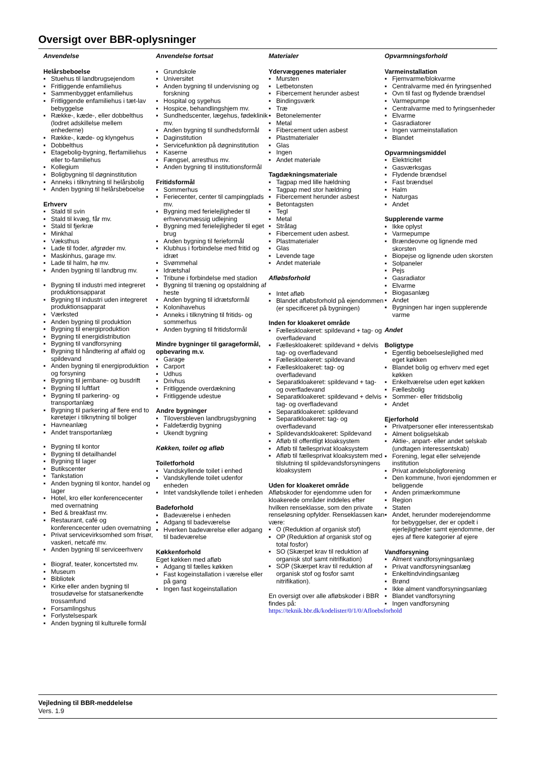Oversigt over BBR-oplysninger
Anvendelse
Helårsbeboelse
▪ Stuehus til landbrugsejendom
▪ Fritliggende enfamiliehus
▪ Sammenbygget enfamiliehus
▪ Fritliggende enfamiliehus i tæt-lav bebyggelse
▪ Række-, kæde-, eller dobbelthus (lodret adskillelse mellem enhederne)
▪ Række-, kæde- og klyngehus
▪ Dobbelthus
▪ Etagebolig-bygning, flerfamiliehus eller to-familiehus
▪ Kollegium
▪ Boligbygning til døgninstitution
▪ Anneks i tilknytning til helårsbolig
▪ Anden bygning til helårsbeboelse
Erhverv
▪ Stald til svin
▪ Stald til kvæg, får mv.
▪ Stald til fjerkræ
▪ Minkhal
▪ Væksthus
▪ Lade til foder, afgrøder mv.
▪ Maskinhus, garage mv.
▪ Lade til halm, hø mv.
▪ Anden bygning til landbrug mv.
▪ Bygning til industri med integreret produktionsapparat
▪ Bygning til industri uden integreret produktionsapparat
▪ Værksted
▪ Anden bygning til produktion
▪ Bygning til energiproduktion
▪ Bygning til energidistribution
▪ Bygning til vandforsyning
▪ Bygning til håndtering af affald og spildevand
▪ Anden bygning til energiproduktion og forsyning
▪ Bygning til jernbane- og busdrift
▪ Bygning til luftfart
▪ Bygning til parkering- og transportanlæg
▪ Bygning til parkering af flere end to køretøjer i tilknytning til boliger
▪ Havneanlæg
▪ Andet transportanlæg
▪ Bygning til kontor
▪ Bygning til detailhandel
▪ Bygning til lager
▪ Butikscenter
▪ Tankstation
▪ Anden bygning til kontor, handel og lager
▪ Hotel, kro eller konferencecenter med overnatning
▪ Bed & breakfast mv.
▪ Restaurant, café og konferencecenter uden overnatning
▪ Privat servicevirksomhed som frisør, vaskeri, netcafé mv.
▪ Anden bygning til serviceerhverv
▪ Biograf, teater, koncertsted mv.
▪ Museum
▪ Bibliotek
▪ Kirke eller anden bygning til trosudøvelse for statsanerkendte trossamfund
▪ Forsamlingshus
▪ Forlystelsespark
▪ Anden bygning til kulturelle formål
Anvendelse fortsat
▪ Grundskole
▪ Universitet
▪ Anden bygning til undervisning og forskning
▪ Hospital og sygehus
▪ Hospice, behandlingshjem mv.
▪ Sundhedscenter, lægehus, fødeklinik mv.
▪ Anden bygning til sundhedsformål
▪ Daginstitution
▪ Servicefunktion på døgninstitution
▪ Kaserne
▪ Fængsel, arresthus mv.
▪ Anden bygning til institutionsformål
Fritidsformål
▪ Sommerhus
▪ Feriecenter, center til campingplads mv.
▪ Bygning med ferielejligheder til erhvervsmæssig udlejning
▪ Bygning med ferielejligheder til eget brug
▪ Anden bygning til ferieformål
▪ Klubhus i forbindelse med fritid og idræt
▪ Svømmehal
▪ Idrætshal
▪ Tribune i forbindelse med stadion
▪ Bygning til træning og opstaldning af heste
▪ Anden bygning til idrætsformål
▪ Kolonihavehus
▪ Anneks i tilknytning til fritids- og sommerhus
▪ Anden bygning til fritidsformål
Mindre bygninger til garageformål, opbevaring m.v.
▪ Garage
▪ Carport
▪ Udhus
▪ Drivhus
▪ Fritliggende overdækning
▪ Fritliggende udestue
Andre bygninger
▪ Tiloversbleven landbrugsbygning
▪ Faldefærdig bygning
▪ Ukendt bygning
Køkken, toilet og afløb
Toiletforhold
▪ Vandskyllende toilet i enhed
▪ Vandskyllende toilet udenfor enheden
▪ Intet vandskyllende toilet i enheden
Badeforhold
▪ Badeværelse i enheden
▪ Adgang til badeværelse
▪ Hverken badeværelse eller adgang til badeværelse
Køkkenforhold
Eget køkken med afløb
▪ Adgang til fælles køkken
▪ Fast kogeinstallation i værelse eller på gang
▪ Ingen fast kogeinstallation
Materialer
Ydervæggenes materialer
▪ Mursten
▪ Letbetonsten
▪ Fibercement herunder asbest
▪ Bindingsværk
▪ Træ
▪ Betonelementer
▪ Metal
▪ Fibercement uden asbest
▪ Plastmaterialer
▪ Glas
▪ Ingen
▪ Andet materiale
Tagdækningsmateriale
▪ Tagpap med lille hældning
▪ Tagpap med stor hældning
▪ Fibercement herunder asbest
▪ Betontagsten
▪ Tegl
▪ Metal
▪ Stråtag
▪ Fibercement uden asbest.
▪ Plastmaterialer
▪ Glas
▪ Levende tage
▪ Andet materiale
Afløbsforhold
▪ Intet afløb
▪ Blandet afløbsforhold på ejendommen (er specificeret på bygningen)
Inden for kloakeret område
▪ Fælleskloakeret: spildevand + tag- og overfladevand
▪ Fælleskloakeret: spildevand + delvis tag- og overfladevand
▪ Fælleskloakeret: spildevand
▪ Fælleskloakeret: tag- og overfladevand
▪ Separatkloakeret: spildevand + tag- og overfladevand
▪ Separatkloakeret: spildevand + delvis tag- og overfladevand
▪ Separatkloakeret: spildevand
▪ Separatkloakeret: tag- og overfladevand
▪ Spildevandskloakeret: Spildevand
▪ Afløb til offentligt kloaksystem
▪ Afløb til fællesprivat kloaksystem
▪ Afløb til fællesprivat kloaksystem med tilslutning til spildevandsforsyningens kloaksystem
Uden for kloakeret område
Afløbskoder for ejendomme uden for kloakerede områder inddeles efter hvilken renseklasse, som den private renseløsning opfylder. Renseklassen kan være:
▪ O (Reduktion af organisk stof)
▪ OP (Reduktion af organisk stof og total fosfor)
▪ SO (Skærpet krav til reduktion af organisk stof samt nitrifikation)
▪ SOP (Skærpet krav til reduktion af organisk stof og fosfor samt nitrifikation).
En oversigt over alle afløbskoder i BBR findes på:
https://teknik.bbr.dk/kodelister/0/1/0/Afloebsforhold
Opvarmningsforhold
Varmeinstallation
▪ Fjernvarme/blokvarme
▪ Centralvarme med én fyringsenhed
▪ Ovn til fast og flydende brændsel
▪ Varmepumpe
▪ Centralvarme med to fyringsenheder
▪ Elvarme
▪ Gasradiatorer
▪ Ingen varmeinstallation
▪ Blandet
Opvarmningsmiddel
▪ Elektricitet
▪ Gasværksgas
▪ Flydende brændsel
▪ Fast brændsel
▪ Halm
▪ Naturgas
▪ Andet
Supplerende varme
▪ Ikke oplyst
▪ Varmepumpe
▪ Brændeovne og lignende med skorsten
▪ Biopejse og lignende uden skorsten
▪ Solpaneler
▪ Pejs
▪ Gasradiator
▪ Elvarme
▪ Biogasanlæg
▪ Andet
▪ Bygningen har ingen supplerende varme
Andet
Boligtype
▪ Egentlig beboelseslejlighed med eget køkken
▪ Blandet bolig og erhverv med eget køkken
▪ Enkeltværelse uden eget køkken
▪ Fællesbolig
▪ Sommer- eller fritidsbolig
▪ Andet
Ejerforhold
▪ Privatpersoner eller interessentskab
▪ Alment boligselskab
▪ Aktie-, anpart- eller andet selskab (undtagen interessentskab)
▪ Forening, legat eller selvejende institution
▪ Privat andelsboligforening
▪ Den kommune, hvori ejendommen er beliggende
▪ Anden primærkommune
▪ Region
▪ Staten
▪ Andet, herunder moderejendomme for bebyggelser, der er opdelt i ejerlejligheder samt ejendomme, der ejes af flere kategorier af ejere
Vandforsyning
▪ Alment vandforsyningsanlæg
▪ Privat vandforsyningsanlæg
▪ Enkeltindvindingsanlæg
▪ Brønd
▪ Ikke alment vandforsyningsanlæg
▪ Blandet vandforsyning
▪ Ingen vandforsyning
Vejledning til BBR-meddelelse
Vers. 1.9